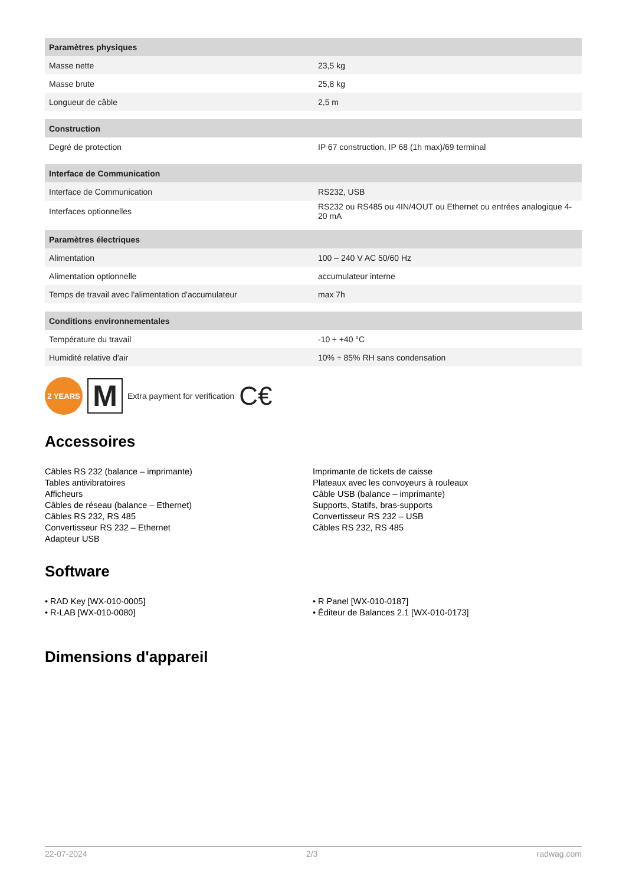| Paramètres physiques | |
| --- | --- |
| Masse nette | 23,5 kg |
| Masse brute | 25,8 kg |
| Longueur de câble | 2,5 m |
| Construction | |
| Degré de protection | IP 67 construction, IP 68 (1h max)/69 terminal |
| Interface de Communication | |
| Interface de Communication | RS232, USB |
| Interfaces optionnelles | RS232 ou RS485 ou 4IN/4OUT ou Ethernet ou entrées analogique 4-20 mA |
| Paramètres électriques | |
| Alimentation | 100 – 240 V AC 50/60 Hz |
| Alimentation optionnelle | accumulateur interne |
| Temps de travail avec l'alimentation d'accumulateur | max 7h |
| Conditions environnementales | |
| Température du travail | -10 ÷ +40 °C |
| Humidité relative d'air | 10% ÷ 85% RH sans condensation |
2 YEARS
M
Extra payment for verification C€
Accessoires
Câbles RS 232 (balance – imprimante)
Tables antivibratoires
Afficheurs
Câbles de réseau (balance – Ethernet)
Câbles RS 232, RS 485
Convertisseur RS 232 – Ethernet
Adapteur USB
Imprimante de tickets de caisse
Plateaux avec les convoyeurs à rouleaux
Câble USB (balance – imprimante)
Supports, Statifs, bras-supports
Convertisseur RS 232 – USB
Câbles RS 232, RS 485
Software
• RAD Key [WX-010-0005]
• R-LAB [WX-010-0080]
• R Panel [WX-010-0187]
• Éditeur de Balances 2.1 [WX-010-0173]
Dimensions d'appareil
22-07-2024 2/3 radwag.com